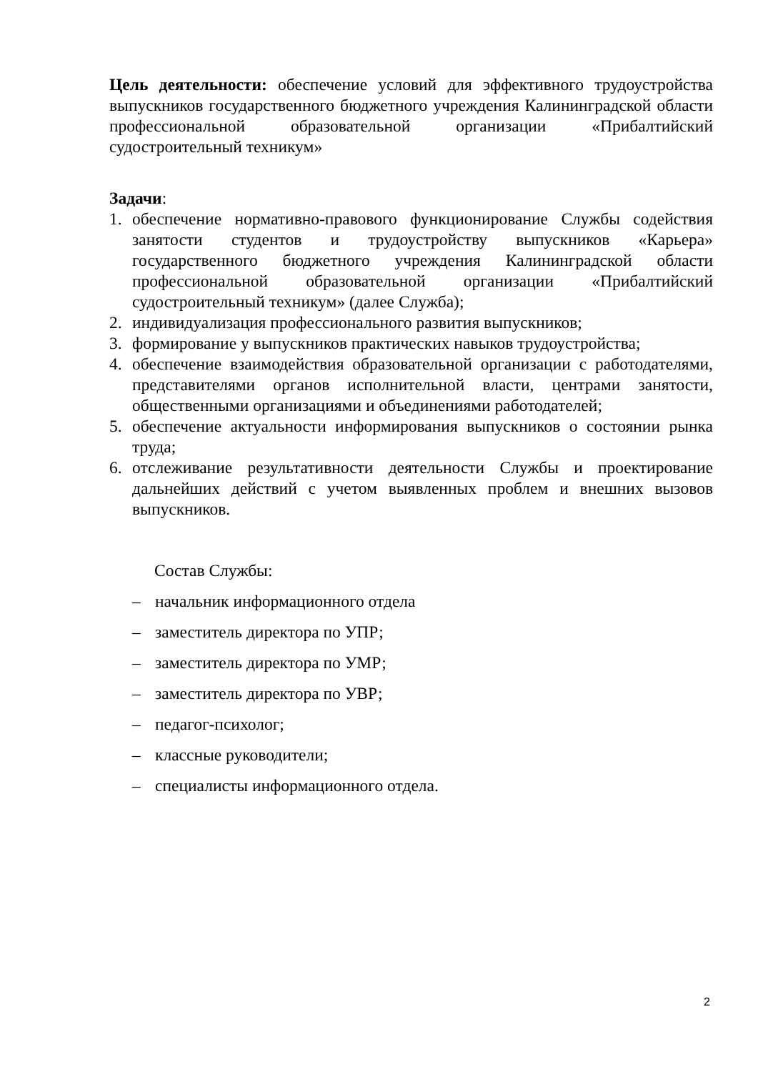Цель деятельности: обеспечение условий для эффективного трудоустройства выпускников государственного бюджетного учреждения Калининградской области профессиональной образовательной организации «Прибалтийский судостроительный техникум»
Задачи:
1. обеспечение нормативно-правового функционирование Службы содействия занятости студентов и трудоустройству выпускников «Карьера» государственного бюджетного учреждения Калининградской области профессиональной образовательной организации «Прибалтийский судостроительный техникум» (далее Служба);
2. индивидуализация профессионального развития выпускников;
3. формирование у выпускников практических навыков трудоустройства;
4. обеспечение взаимодействия образовательной организации с работодателями, представителями органов исполнительной власти, центрами занятости, общественными организациями и объединениями работодателей;
5. обеспечение актуальности информирования выпускников о состоянии рынка труда;
6. отслеживание результативности деятельности Службы и проектирование дальнейших действий с учетом выявленных проблем и внешних вызовов выпускников.
Состав Службы:
– начальник информационного отдела
– заместитель директора по УПР;
– заместитель директора по УМР;
– заместитель директора по УВР;
– педагог-психолог;
– классные руководители;
– специалисты информационного отдела.
2